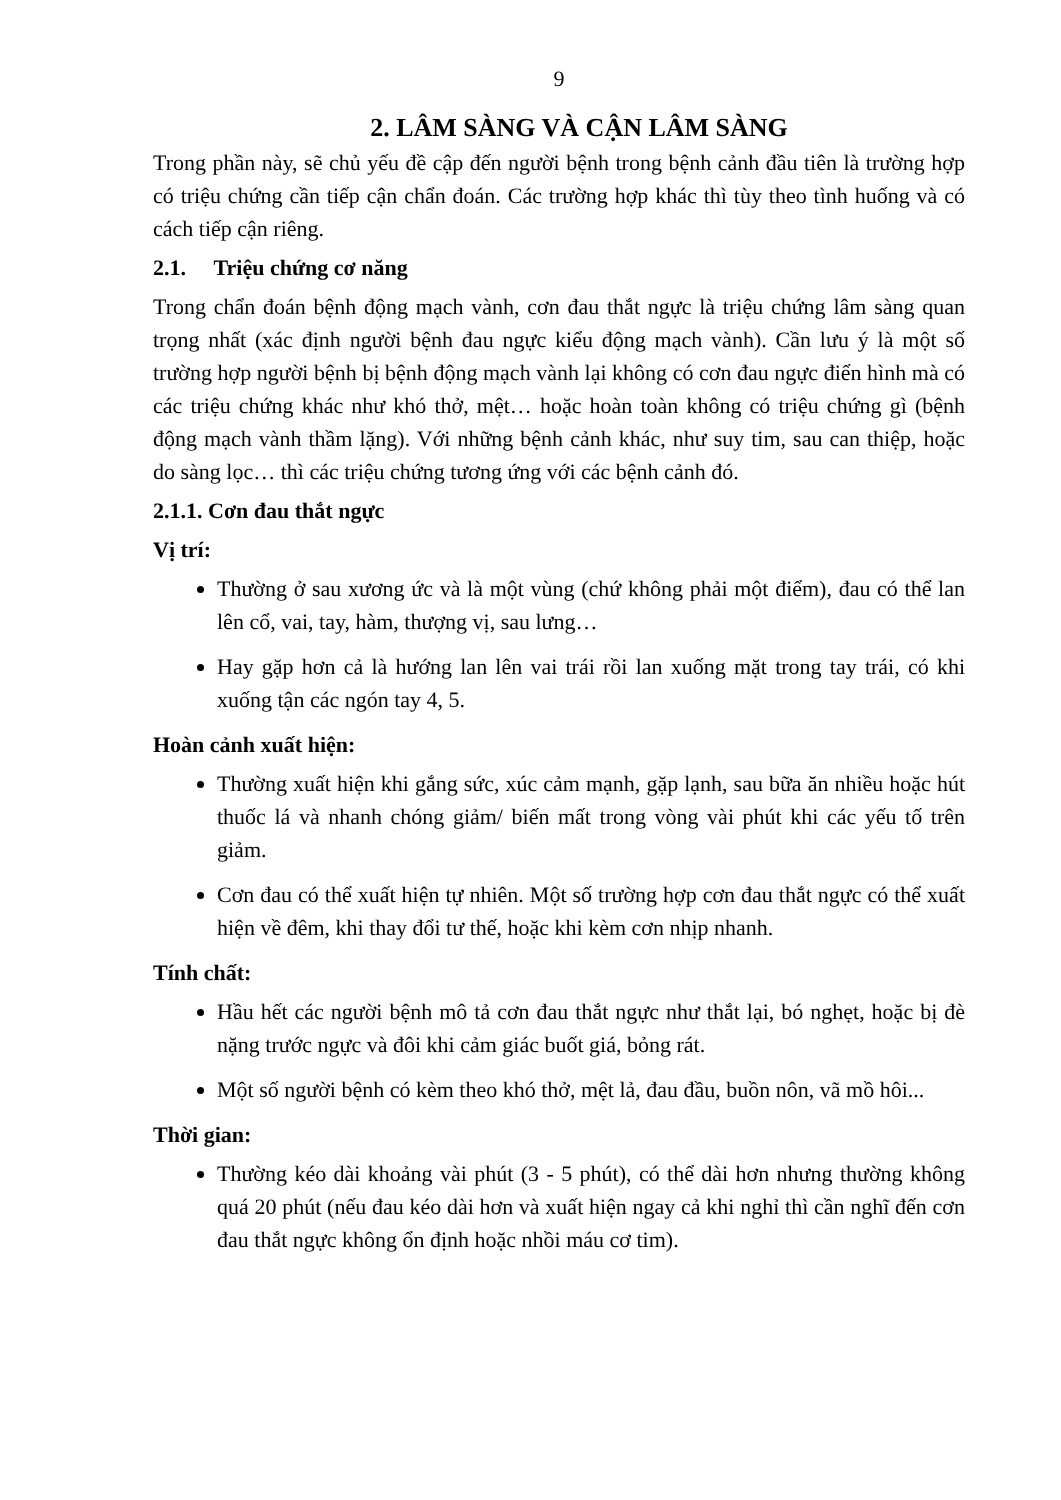9
2. LÂM SÀNG VÀ CẬN LÂM SÀNG
Trong phần này, sẽ chủ yếu đề cập đến người bệnh trong bệnh cảnh đầu tiên là trường hợp có triệu chứng cần tiếp cận chẩn đoán. Các trường hợp khác thì tùy theo tình huống và có cách tiếp cận riêng.
2.1. Triệu chứng cơ năng
Trong chẩn đoán bệnh động mạch vành, cơn đau thắt ngực là triệu chứng lâm sàng quan trọng nhất (xác định người bệnh đau ngực kiểu động mạch vành). Cần lưu ý là một số trường hợp người bệnh bị bệnh động mạch vành lại không có cơn đau ngực điển hình mà có các triệu chứng khác như khó thở, mệt… hoặc hoàn toàn không có triệu chứng gì (bệnh động mạch vành thầm lặng). Với những bệnh cảnh khác, như suy tim, sau can thiệp, hoặc do sàng lọc… thì các triệu chứng tương ứng với các bệnh cảnh đó.
2.1.1. Cơn đau thắt ngực
Vị trí:
Thường ở sau xương ức và là một vùng (chứ không phải một điểm), đau có thể lan lên cổ, vai, tay, hàm, thượng vị, sau lưng…
Hay gặp hơn cả là hướng lan lên vai trái rồi lan xuống mặt trong tay trái, có khi xuống tận các ngón tay 4, 5.
Hoàn cảnh xuất hiện:
Thường xuất hiện khi gắng sức, xúc cảm mạnh, gặp lạnh, sau bữa ăn nhiều hoặc hút thuốc lá và nhanh chóng giảm/ biến mất trong vòng vài phút khi các yếu tố trên giảm.
Cơn đau có thể xuất hiện tự nhiên. Một số trường hợp cơn đau thắt ngực có thể xuất hiện về đêm, khi thay đổi tư thế, hoặc khi kèm cơn nhịp nhanh.
Tính chất:
Hầu hết các người bệnh mô tả cơn đau thắt ngực như thắt lại, bó nghẹt, hoặc bị đè nặng trước ngực và đôi khi cảm giác buốt giá, bỏng rát.
Một số người bệnh có kèm theo khó thở, mệt lả, đau đầu, buồn nôn, vã mồ hôi...
Thời gian:
Thường kéo dài khoảng vài phút (3 - 5 phút), có thể dài hơn nhưng thường không quá 20 phút (nếu đau kéo dài hơn và xuất hiện ngay cả khi nghỉ thì cần nghĩ đến cơn đau thắt ngực không ổn định hoặc nhồi máu cơ tim).